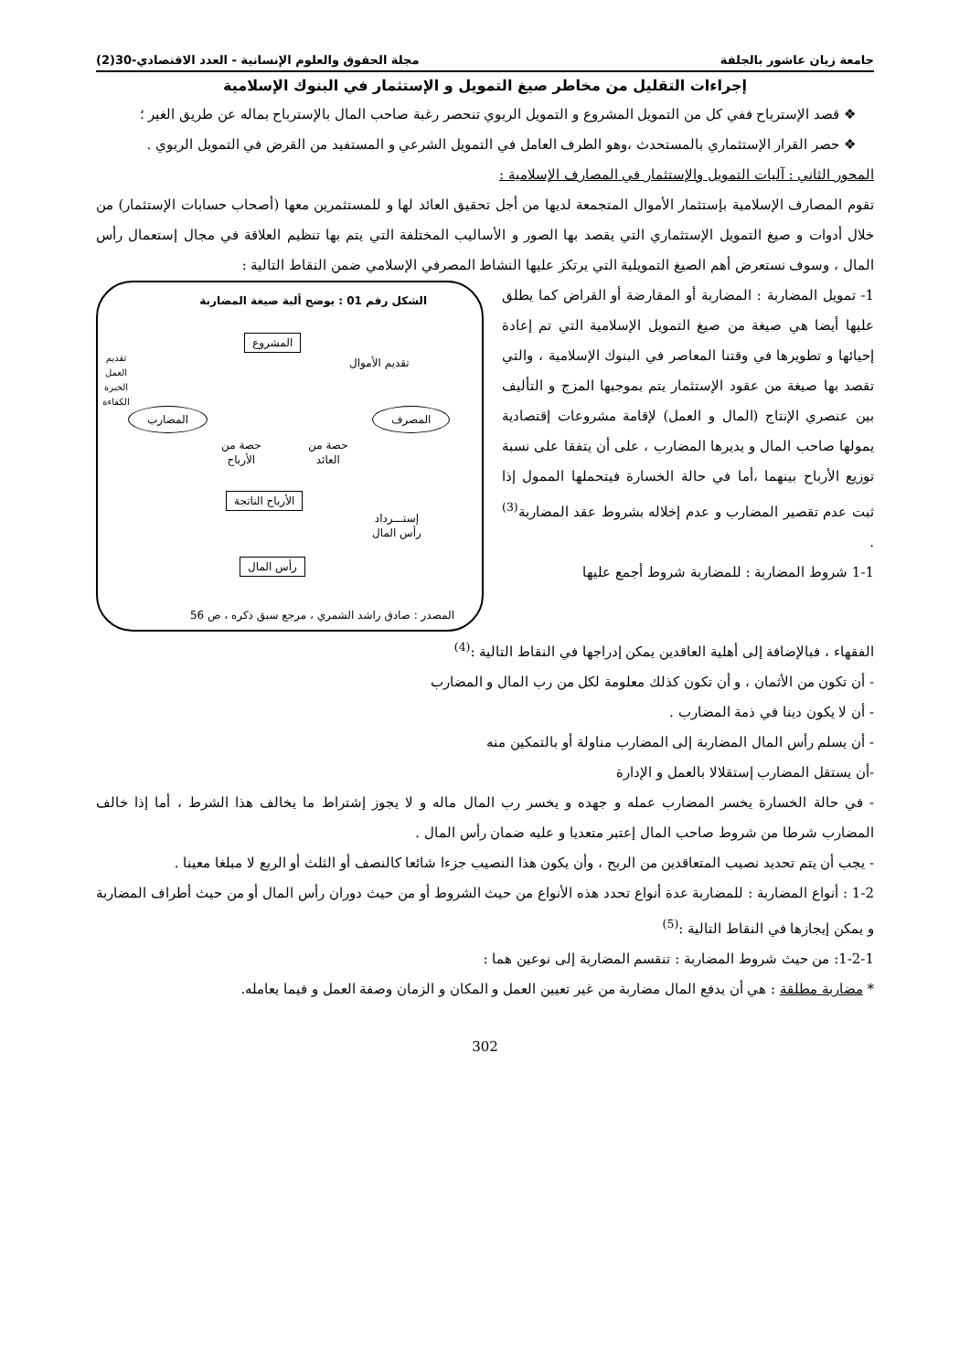جامعة زيان عاشور بالجلفة مجلة الحقوق والعلوم الإنسانية - العدد الاقتصادي-30(2)
إجراءات التقليل من مخاطر صيغ التمويل و الإستثمار في البنوك الإسلامية
❖ قصد الإسترباح ففي كل من التمويل المشروع و التمويل الربوي تنحصر رغبة صاحب المال بالإسترباح بماله عن طريق الغير ؛
❖ حصر القرار الإستثماري بالمستحدث ،وهو الطرف العامل في التمويل الشرعي و المستفيد من القرض في التمويل الربوي .
المحور الثاني : آليات التمويل والإستثمار في المصارف الإسلامية :
تقوم المصارف الإسلامية بإستثمار الأموال المتجمعة لديها من أجل تحقيق العائد لها و للمستثمرين معها (أصحاب حسابات الإستثمار) من خلال أدوات و صيغ التمويل الإستثماري التي يقصد بها الصور و الأساليب المختلفة التي يتم بها تنظيم العلاقة في مجال إستعمال رأس المال ، وسوف نستعرض أهم الصيغ التمويلية التي يرتكز عليها النشاط المصرفي الإسلامي ضمن النقاط التالية :
1- تمويل المضاربة : المضاربة أو المقارضة أو القراض كما يطلق عليها أيضا هي صيغة من صيغ التمويل الإسلامية التي تم إعادة إحيائها و تطويرها في وقتنا المعاصر في البنوك الإسلامية ، والتي تقصد بها صيغة من عقود الإستثمار يتم بموجبها المزج و التأليف بين عنصري الإنتاج (المال و العمل) لإقامة مشروعات إقتصادية يمولها صاحب المال و يديرها المضارب ، على أن يتفقا على نسبة توزيع الأرباح بينهما ،أما في حالة الخسارة فيتحملها الممول إذا ثبت عدم تقصير المضارب و عدم إخلاله بشروط عقد المضاربة<sup>(3)</sup> .
1-1 شروط المضاربة : للمضاربة شروط أجمع عليها
الشكل رقم 01 : يوضح ألية صيغة المضاربة
المشروع
تقديم العمل
الخبرة
الكفاءة
تقديم الأموال
المضارب المصرف
حصة من
الأرباح
حصة من
العائد
الأرباح الناتجة
إستـــرداد
رأس المال
رأس المال
المصدر : صادق راشد الشمري ، مرجع سبق ذكره ، ص 56
الفقهاء ، فبالإضافة إلى أهلية العاقدين يمكن إدراجها في النقاط التالية :<sup>(4)</sup>
- أن تكون من الأثمان ، و أن تكون كذلك معلومة لكل من رب المال و المضارب
- أن لا يكون دينا في ذمة المضارب .
- أن يسلم رأس المال المضاربة إلى المضارب مناولة أو بالتمكين منه
-أن يستقل المضارب إستقلالا بالعمل و الإدارة
- في حالة الخسارة يخسر المضارب عمله و جهده و يخسر رب المال ماله و لا يجوز إشتراط ما يخالف هذا الشرط ، أما إذا خالف المضارب شرطا من شروط صاحب المال إعتبر متعديا و عليه ضمان رأس المال .
- يجب أن يتم تحديد نصيب المتعاقدين من الربح ، وأن يكون هذا النصيب جزءا شائعا كالنصف أو الثلث أو الربع لا مبلغا معينا .
1-2 : أنواع المضاربة : للمضاربة عدة أنواع تحدد هذه الأنواع من حيث الشروط أو من حيث دوران رأس المال أو من حيث أطراف المضاربة و يمكن إيجازها في النقاط التالية :<sup>(5)</sup>
1-2-1: من حيث شروط المضاربة : تنقسم المضاربة إلى نوعين هما :
* مضاربة مطلقة : هي أن يدفع المال مضاربة من غير تعيين العمل و المكان و الزمان وصفة العمل و فيما يعامله.
302